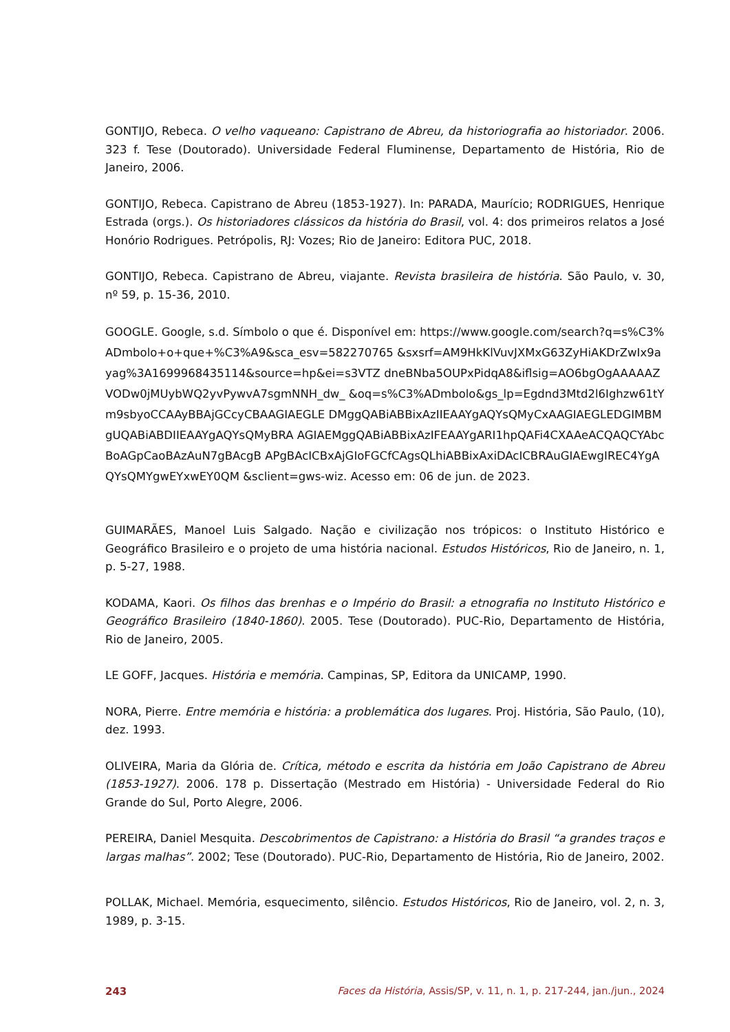GONTIJO, Rebeca. O velho vaqueano: Capistrano de Abreu, da historiografia ao historiador. 2006. 323 f. Tese (Doutorado). Universidade Federal Fluminense, Departamento de História, Rio de Janeiro, 2006.
GONTIJO, Rebeca. Capistrano de Abreu (1853-1927). In: PARADA, Maurício; RODRIGUES, Henrique Estrada (orgs.). Os historiadores clássicos da história do Brasil, vol. 4: dos primeiros relatos a José Honório Rodrigues. Petrópolis, RJ: Vozes; Rio de Janeiro: Editora PUC, 2018.
GONTIJO, Rebeca. Capistrano de Abreu, viajante. Revista brasileira de história. São Paulo, v. 30, nº 59, p. 15-36, 2010.
GOOGLE. Google, s.d. Símbolo o que é. Disponível em: https://www.google.com/search?q=s%C3%ADmbolo+o+que+%C3%A9&sca_esv=582270765 &sxsrf=AM9HkKlVuvJXMxG63ZyHiAKDrZwIx9ayag%3A1699968435114&source=hp&ei=s3VTZ dneBNba5OUPxPidqA8&iflsig=AO6bgOgAAAAAZVODw0jMUybWQ2yvPywvA7sgmNNH_dw_ &oq=s%C3%ADmbolo&gs_lp=Egdnd3Mtd2l6Ighzw61tYm9sbyoCCAAyBBAjGCcyCBAAGIAEGLE DMggQABiABBixAzIIEAAYgAQYsQMyCxAAGIAEGLEDGIMBMgUQABiABDIIEAAYgAQYsQMyBRA AGIAEMggQABiABBixAzIFEAAYgARI1hpQAFi4CXAAeACQAQCYAbcBoAGpCaoBAzAuN7gBAcgB APgBAcICBxAjGIoFGCfCAgsQLhiABBixAxiDAcICBRAuGIAEwgIREC4YgAQYsQMYgwEYxwEY0QM &sclient=gws-wiz. Acesso em: 06 de jun. de 2023.
GUIMARÃES, Manoel Luis Salgado. Nação e civilização nos trópicos: o Instituto Histórico e Geográfico Brasileiro e o projeto de uma história nacional. Estudos Históricos, Rio de Janeiro, n. 1, p. 5-27, 1988.
KODAMA, Kaori. Os filhos das brenhas e o Império do Brasil: a etnografia no Instituto Histórico e Geográfico Brasileiro (1840-1860). 2005. Tese (Doutorado). PUC-Rio, Departamento de História, Rio de Janeiro, 2005.
LE GOFF, Jacques. História e memória. Campinas, SP, Editora da UNICAMP, 1990.
NORA, Pierre. Entre memória e história: a problemática dos lugares. Proj. História, São Paulo, (10), dez. 1993.
OLIVEIRA, Maria da Glória de. Crítica, método e escrita da história em João Capistrano de Abreu (1853-1927). 2006. 178 p. Dissertação (Mestrado em História) - Universidade Federal do Rio Grande do Sul, Porto Alegre, 2006.
PEREIRA, Daniel Mesquita. Descobrimentos de Capistrano: a História do Brasil “a grandes traços e largas malhas”. 2002; Tese (Doutorado). PUC-Rio, Departamento de História, Rio de Janeiro, 2002.
POLLAK, Michael. Memória, esquecimento, silêncio. Estudos Históricos, Rio de Janeiro, vol. 2, n. 3, 1989, p. 3-15.
243 Faces da História, Assis/SP, v. 11, n. 1, p. 217-244, jan./jun., 2024